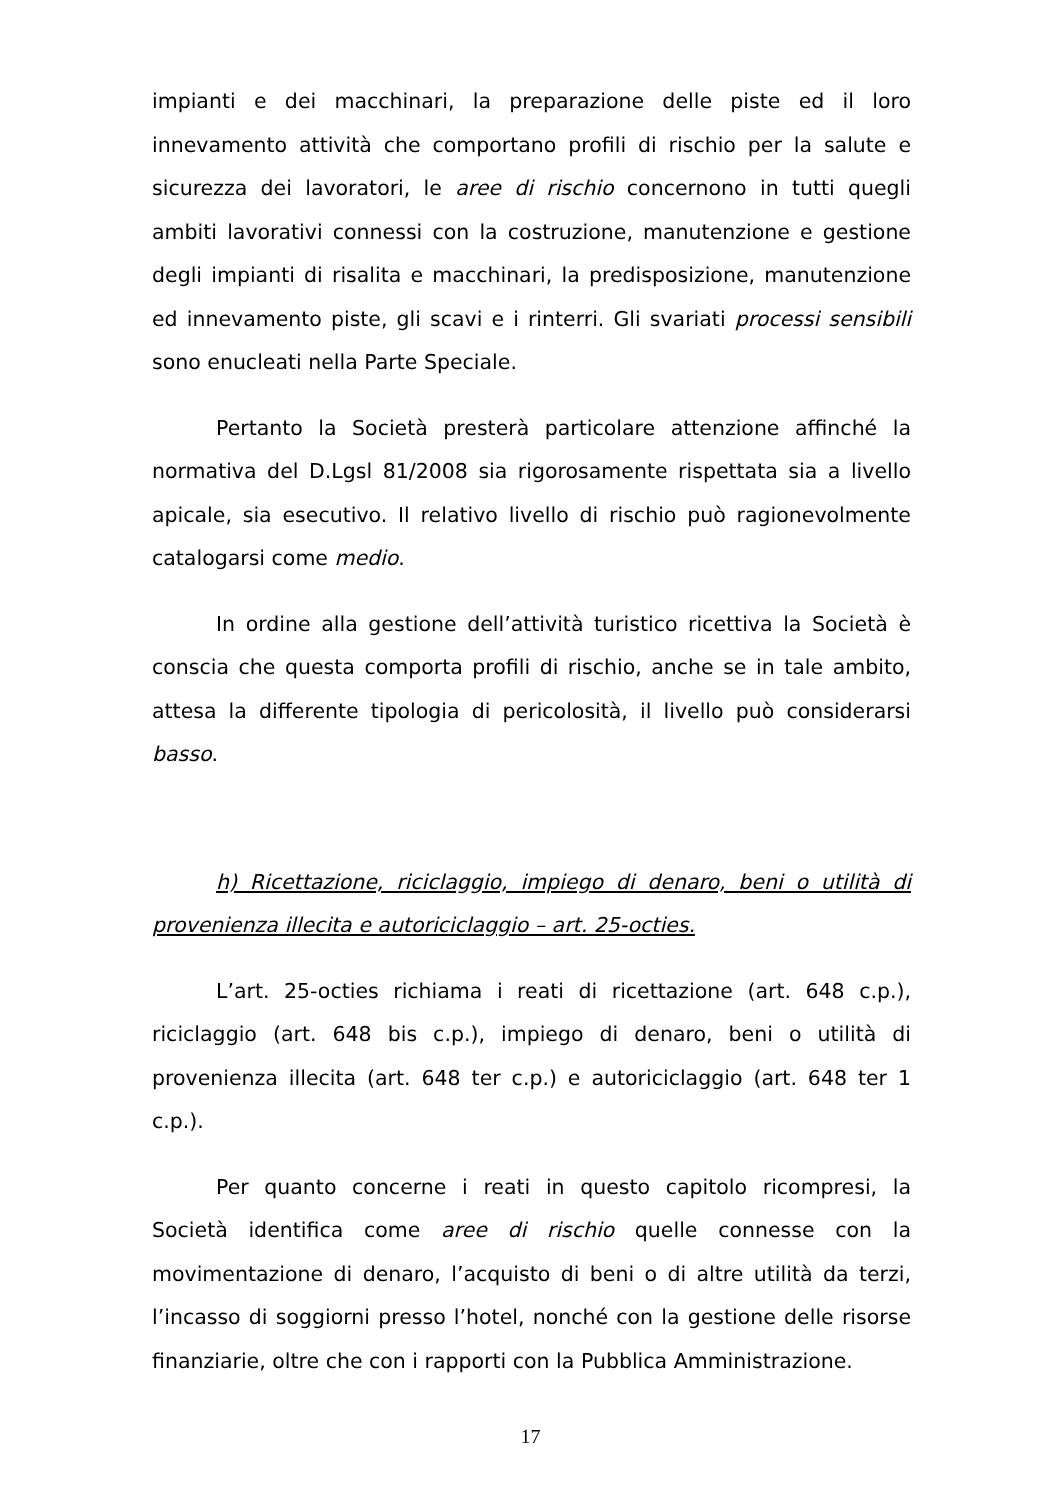impianti e dei macchinari, la preparazione delle piste ed il loro innevamento attività che comportano profili di rischio per la salute e sicurezza dei lavoratori, le aree di rischio concernono in tutti quegli ambiti lavorativi connessi con la costruzione, manutenzione e gestione degli impianti di risalita e macchinari, la predisposizione, manutenzione ed innevamento piste, gli scavi e i rinterri. Gli svariati processi sensibili sono enucleati nella Parte Speciale.
Pertanto la Società presterà particolare attenzione affinché la normativa del D.Lgsl 81/2008 sia rigorosamente rispettata sia a livello apicale, sia esecutivo. Il relativo livello di rischio può ragionevolmente catalogarsi come medio.
In ordine alla gestione dell’attività turistico ricettiva la Società è conscia che questa comporta profili di rischio, anche se in tale ambito, attesa la differente tipologia di pericolosità, il livello può considerarsi basso.
h) Ricettazione, riciclaggio, impiego di denaro, beni o utilità di provenienza illecita e autoriciclaggio – art. 25-octies.
L’art. 25-octies richiama i reati di ricettazione (art. 648 c.p.), riciclaggio (art. 648 bis c.p.), impiego di denaro, beni o utilità di provenienza illecita (art. 648 ter c.p.) e autoriciclaggio (art. 648 ter 1 c.p.).
Per quanto concerne i reati in questo capitolo ricompresi, la Società identifica come aree di rischio quelle connesse con la movimentazione di denaro, l’acquisto di beni o di altre utilità da terzi, l’incasso di soggiorni presso l’hotel, nonché con la gestione delle risorse finanziarie, oltre che con i rapporti con la Pubblica Amministrazione.
17